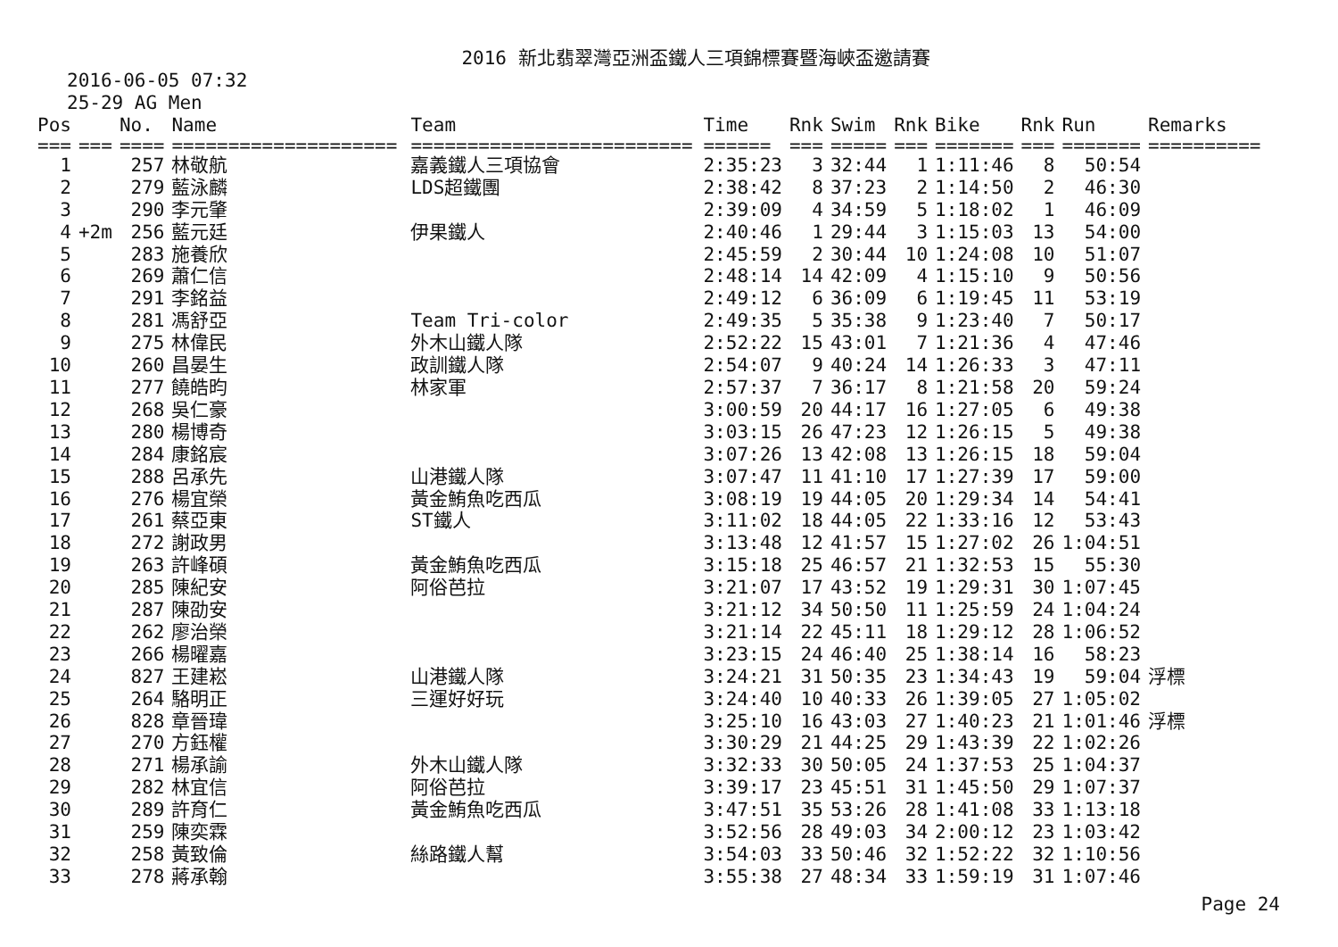2016 新北翡翠灣亞洲盃鐵人三項錦標賽暨海峽盃邀請賽
2016-06-05 07:32
25-29 AG Men
| Pos | | No. | Name | Team | Time | Rnk | Swim | Rnk | Bike | Rnk | Run | Remarks |
| --- | --- | --- | --- | --- | --- | --- | --- | --- | --- | --- | --- | --- |
| === | === | ==== | ==================== | ========================= | ====== | === | ===== | === | ======= | === | ======= | ========== |
| 1 | | 257 | 林敬航 | 嘉義鐵人三項協會 | 2:35:23 | 3 | 32:44 | 1 | 1:11:46 | 8 | 50:54 | |
| 2 | | 279 | 藍泳麟 | LDS超鐵團 | 2:38:42 | 8 | 37:23 | 2 | 1:14:50 | 2 | 46:30 | |
| 3 | | 290 | 李元肇 | | 2:39:09 | 4 | 34:59 | 5 | 1:18:02 | 1 | 46:09 | |
| 4 | +2m | 256 | 藍元廷 | 伊果鐵人 | 2:40:46 | 1 | 29:44 | 3 | 1:15:03 | 13 | 54:00 | |
| 5 | | 283 | 施養欣 | | 2:45:59 | 2 | 30:44 | 10 | 1:24:08 | 10 | 51:07 | |
| 6 | | 269 | 蕭仁信 | | 2:48:14 | 14 | 42:09 | 4 | 1:15:10 | 9 | 50:56 | |
| 7 | | 291 | 李銘益 | | 2:49:12 | 6 | 36:09 | 6 | 1:19:45 | 11 | 53:19 | |
| 8 | | 281 | 馮舒亞 | Team Tri-color | 2:49:35 | 5 | 35:38 | 9 | 1:23:40 | 7 | 50:17 | |
| 9 | | 275 | 林偉民 | 外木山鐵人隊 | 2:52:22 | 15 | 43:01 | 7 | 1:21:36 | 4 | 47:46 | |
| 10 | | 260 | 昌晏生 | 政訓鐵人隊 | 2:54:07 | 9 | 40:24 | 14 | 1:26:33 | 3 | 47:11 | |
| 11 | | 277 | 饒皓昀 | 林家軍 | 2:57:37 | 7 | 36:17 | 8 | 1:21:58 | 20 | 59:24 | |
| 12 | | 268 | 吳仁豪 | | 3:00:59 | 20 | 44:17 | 16 | 1:27:05 | 6 | 49:38 | |
| 13 | | 280 | 楊博奇 | | 3:03:15 | 26 | 47:23 | 12 | 1:26:15 | 5 | 49:38 | |
| 14 | | 284 | 康銘宸 | | 3:07:26 | 13 | 42:08 | 13 | 1:26:15 | 18 | 59:04 | |
| 15 | | 288 | 呂承先 | 山港鐵人隊 | 3:07:47 | 11 | 41:10 | 17 | 1:27:39 | 17 | 59:00 | |
| 16 | | 276 | 楊宜榮 | 黃金鮪魚吃西瓜 | 3:08:19 | 19 | 44:05 | 20 | 1:29:34 | 14 | 54:41 | |
| 17 | | 261 | 蔡亞東 | ST鐵人 | 3:11:02 | 18 | 44:05 | 22 | 1:33:16 | 12 | 53:43 | |
| 18 | | 272 | 謝政男 | | 3:13:48 | 12 | 41:57 | 15 | 1:27:02 | 26 | 1:04:51 | |
| 19 | | 263 | 許峰碩 | 黃金鮪魚吃西瓜 | 3:15:18 | 25 | 46:57 | 21 | 1:32:53 | 15 | 55:30 | |
| 20 | | 285 | 陳紀安 | 阿俗芭拉 | 3:21:07 | 17 | 43:52 | 19 | 1:29:31 | 30 | 1:07:45 | |
| 21 | | 287 | 陳劭安 | | 3:21:12 | 34 | 50:50 | 11 | 1:25:59 | 24 | 1:04:24 | |
| 22 | | 262 | 廖治榮 | | 3:21:14 | 22 | 45:11 | 18 | 1:29:12 | 28 | 1:06:52 | |
| 23 | | 266 | 楊曜嘉 | | 3:23:15 | 24 | 46:40 | 25 | 1:38:14 | 16 | 58:23 | |
| 24 | | 827 | 王建崧 | 山港鐵人隊 | 3:24:21 | 31 | 50:35 | 23 | 1:34:43 | 19 | 59:04 | 浮標 |
| 25 | | 264 | 駱明正 | 三運好好玩 | 3:24:40 | 10 | 40:33 | 26 | 1:39:05 | 27 | 1:05:02 | |
| 26 | | 828 | 章晉瑋 | | 3:25:10 | 16 | 43:03 | 27 | 1:40:23 | 21 | 1:01:46 | 浮標 |
| 27 | | 270 | 方鈺權 | | 3:30:29 | 21 | 44:25 | 29 | 1:43:39 | 22 | 1:02:26 | |
| 28 | | 271 | 楊承諭 | 外木山鐵人隊 | 3:32:33 | 30 | 50:05 | 24 | 1:37:53 | 25 | 1:04:37 | |
| 29 | | 282 | 林宜信 | 阿俗芭拉 | 3:39:17 | 23 | 45:51 | 31 | 1:45:50 | 29 | 1:07:37 | |
| 30 | | 289 | 許育仁 | 黃金鮪魚吃西瓜 | 3:47:51 | 35 | 53:26 | 28 | 1:41:08 | 33 | 1:13:18 | |
| 31 | | 259 | 陳奕霖 | | 3:52:56 | 28 | 49:03 | 34 | 2:00:12 | 23 | 1:03:42 | |
| 32 | | 258 | 黃致倫 | 絲路鐵人幫 | 3:54:03 | 33 | 50:46 | 32 | 1:52:22 | 32 | 1:10:56 | |
| 33 | | 278 | 蔣承翰 | | 3:55:38 | 27 | 48:34 | 33 | 1:59:19 | 31 | 1:07:46 | |
Page 24